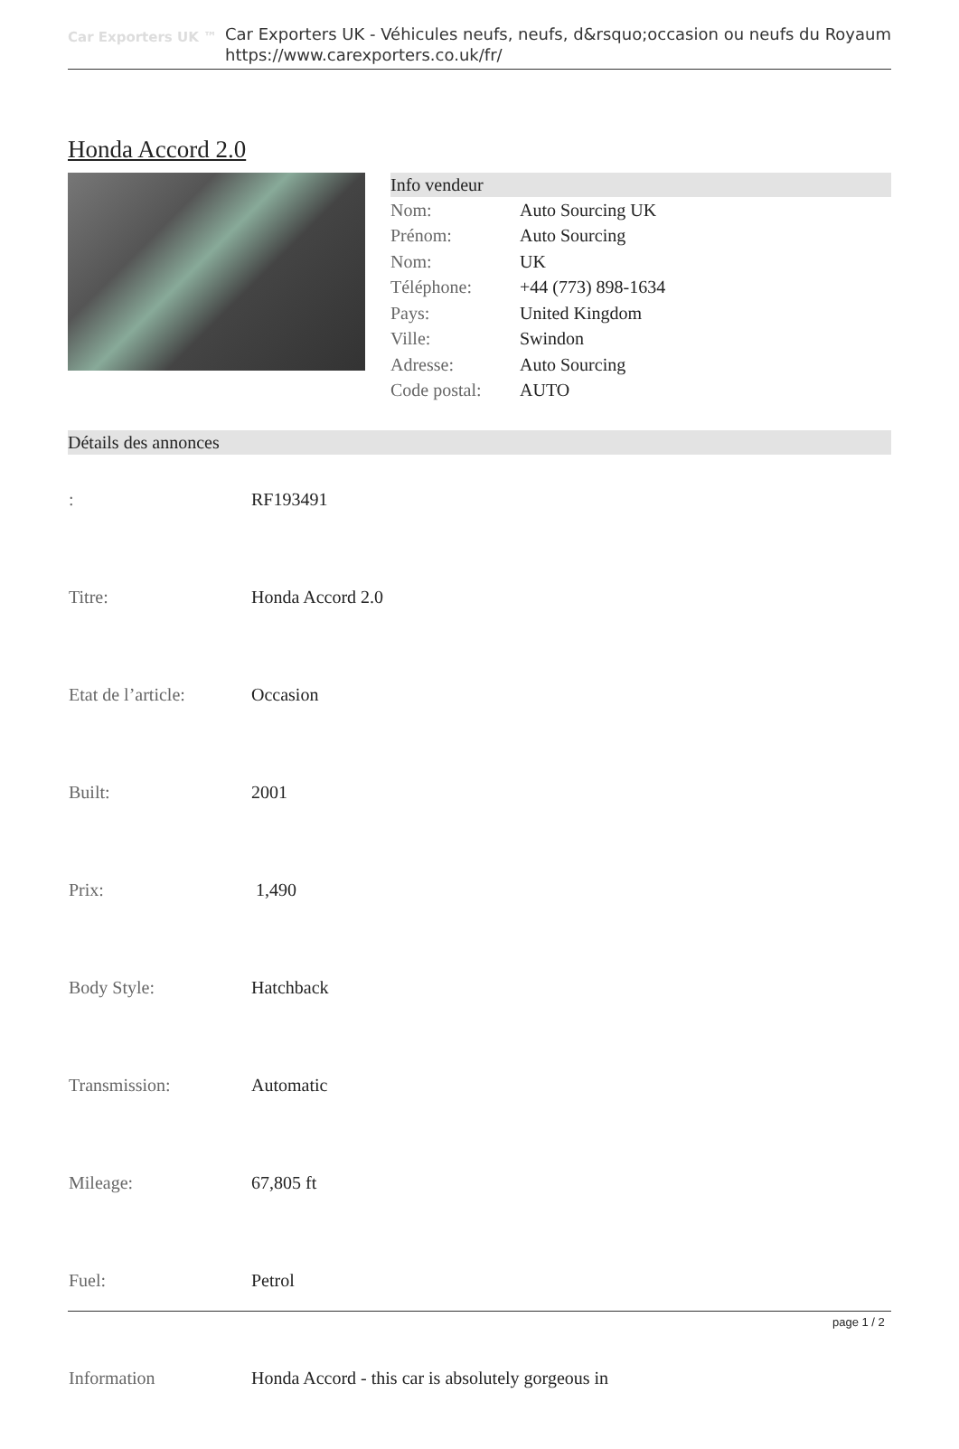Car Exporters UK ™
Car Exporters UK - Véhicules neufs, neufs, d&rsquo;occasion ou neufs du Royaum
https://www.carexporters.co.uk/fr/
Honda Accord 2.0
Info vendeur
| Nom: | Auto Sourcing UK |
| Prénom: | Auto Sourcing |
| Nom: | UK |
| Téléphone: | +44 (773) 898-1634 |
| Pays: | United Kingdom |
| Ville: | Swindon |
| Adresse: | Auto Sourcing |
| Code postal: | AUTO |
Détails des annonces
| : | RF193491 |
| Titre: | Honda Accord 2.0 |
| Etat de l’article: | Occasion |
| Built: | 2001 |
| Prix: | 1,490 |
| Body Style: | Hatchback |
| Transmission: | Automatic |
| Mileage: | 67,805 ft |
| Fuel: | Petrol |
| Information | Honda Accord - this car is absolutely gorgeous in |
page 1 / 2